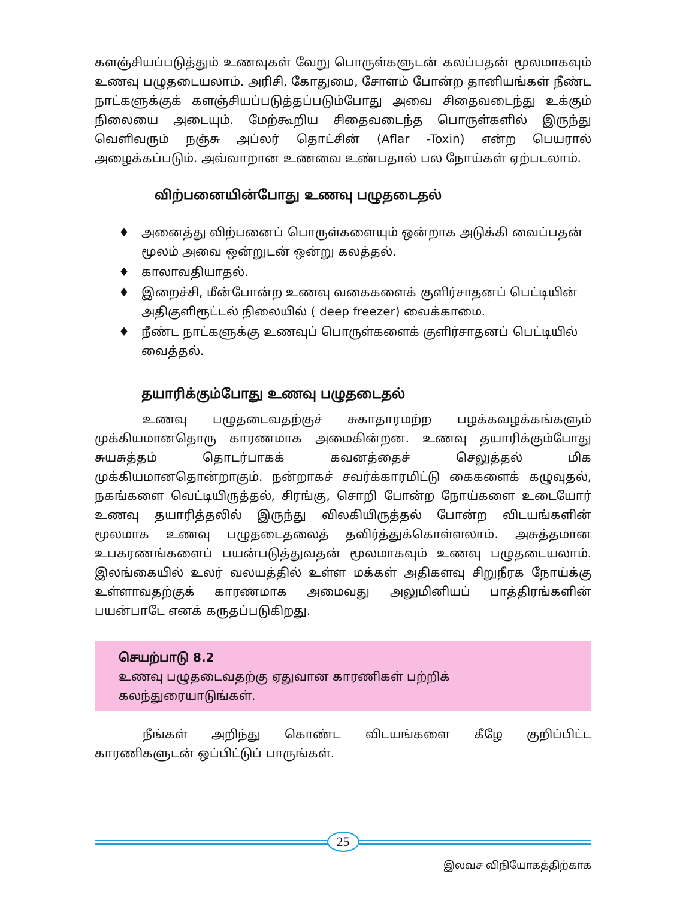களஞ்சியப்படுத்தும் உணவுகள் வேறு பொருள்களுடன் கலப்பதன் மூலமாகவும் உணவு பழுதடையலாம். அரிசி, கோதுமை, சோளம் போன்ற தானியங்கள் நீண்ட நாட்களுக்குக் களஞ்சியப்படுத்தப்படும்போது அவை சிதைவடைந்து உக்கும் நிலையை அடையும். மேற்கூறிய சிதைவடைந்த பொருள்களில் இருந்து வெளிவரும் நஞ்சு அப்லர் தொட்சின் (Aflar -Toxin) என்ற பெயரால் அழைக்கப்படும். அவ்வாறான உணவை உண்பதால் பல நோய்கள் ஏற்படலாம்.
விற்பனையின்போது உணவு பழுதடைதல்
♦ அனைத்து விற்பனைப் பொருள்களையும் ஒன்றாக அடுக்கி வைப்பதன் மூலம் அவை ஒன்றுடன் ஒன்று கலத்தல்.
♦ காலாவதியாதல்.
♦ இறைச்சி, மீன்போன்ற உணவு வகைகளைக் குளிர்சாதனப் பெட்டியின் அதிகுளிரூட்டல் நிலையில் ( deep freezer) வைக்காமை.
♦ நீண்ட நாட்களுக்கு உணவுப் பொருள்களைக் குளிர்சாதனப் பெட்டியில் வைத்தல்.
தயாரிக்கும்போது உணவு பழுதடைதல்
உணவு பழுதடைவதற்குச் சுகாதாரமற்ற பழக்கவழக்கங்களும் முக்கியமானதொரு காரணமாக அமைகின்றன. உணவு தயாரிக்கும்போது சுயசுத்தம் தொடர்பாகக் கவனத்தைச் செலுத்தல் மிக முக்கியமானதொன்றாகும். நன்றாகச் சவர்க்காரமிட்டு கைகளைக் கழுவுதல், நகங்களை வெட்டியிருத்தல், சிரங்கு, சொறி போன்ற நோய்களை உடையோர் உணவு தயாரித்தலில் இருந்து விலகியிருத்தல் போன்ற விடயங்களின் மூலமாக உணவு பழுதடைதலைத் தவிர்த்துக்கொள்ளலாம். அசுத்தமான உபகரணங்களைப் பயன்படுத்துவதன் மூலமாகவும் உணவு பழுதடையலாம். இலங்கையில் உலர் வலயத்தில் உள்ள மக்கள் அதிகளவு சிறுநீரக நோய்க்கு உள்ளாவதற்குக் காரணமாக அமைவது அலுமினியப் பாத்திரங்களின் பயன்பாடே எனக் கருதப்படுகிறது.
செயற்பாடு 8.2
உணவு பழுதடைவதற்கு ஏதுவான காரணிகள் பற்றிக் கலந்துரையாடுங்கள்.
நீங்கள் அறிந்து கொண்ட விடயங்களை கீழே குறிப்பிட்ட காரணிகளுடன் ஒப்பிட்டுப் பாருங்கள்.
25
இலவச விநியோகத்திற்காக